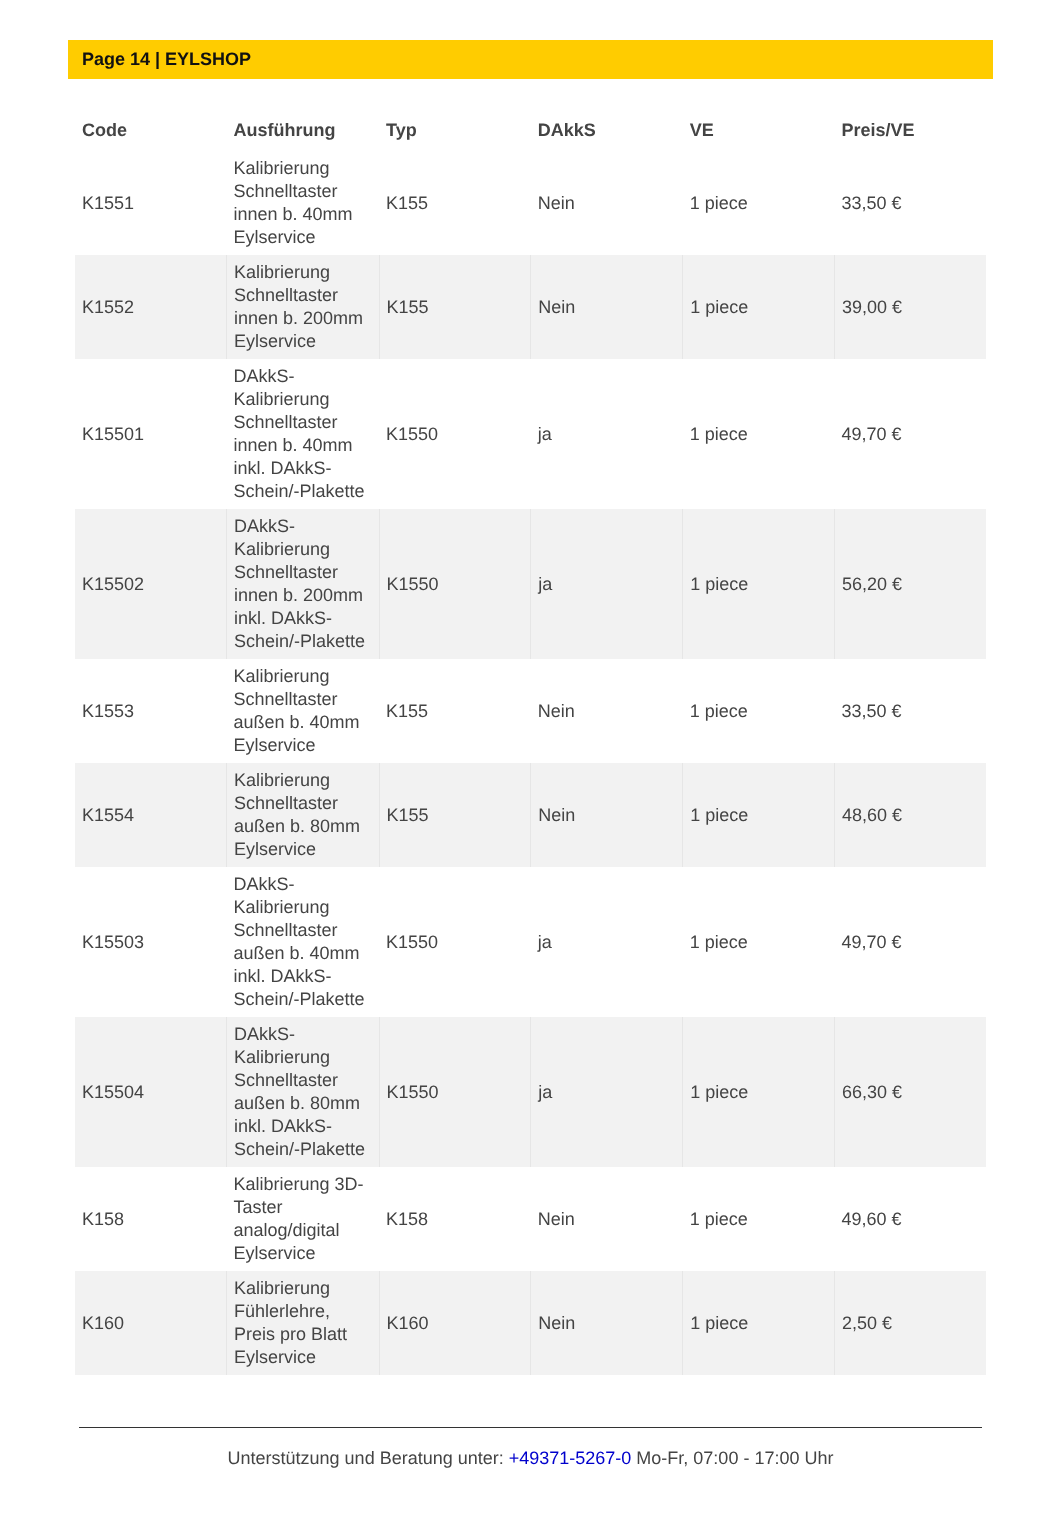Page 14 | EYLSHOP
| Code | Ausführung | Typ | DAkkS | VE | Preis/VE |
| --- | --- | --- | --- | --- | --- |
| K1551 | Kalibrierung Schnelltaster innen b. 40mm Eylservice | K155 | Nein | 1 piece | 33,50 € |
| K1552 | Kalibrierung Schnelltaster innen b. 200mm Eylservice | K155 | Nein | 1 piece | 39,00 € |
| K15501 | DAkkS-Kalibrierung Schnelltaster innen b. 40mm inkl. DAkkS-Schein/-Plakette | K1550 | ja | 1 piece | 49,70 € |
| K15502 | DAkkS-Kalibrierung Schnelltaster innen b. 200mm inkl. DAkkS-Schein/-Plakette | K1550 | ja | 1 piece | 56,20 € |
| K1553 | Kalibrierung Schnelltaster außen b. 40mm Eylservice | K155 | Nein | 1 piece | 33,50 € |
| K1554 | Kalibrierung Schnelltaster außen b. 80mm Eylservice | K155 | Nein | 1 piece | 48,60 € |
| K15503 | DAkkS-Kalibrierung Schnelltaster außen b. 40mm inkl. DAkkS-Schein/-Plakette | K1550 | ja | 1 piece | 49,70 € |
| K15504 | DAkkS-Kalibrierung Schnelltaster außen b. 80mm inkl. DAkkS-Schein/-Plakette | K1550 | ja | 1 piece | 66,30 € |
| K158 | Kalibrierung 3D-Taster analog/digital Eylservice | K158 | Nein | 1 piece | 49,60 € |
| K160 | Kalibrierung Fühlerlehre, Preis pro Blatt Eylservice | K160 | Nein | 1 piece | 2,50 € |
Unterstützung und Beratung unter: +49371-5267-0 Mo-Fr, 07:00 - 17:00 Uhr